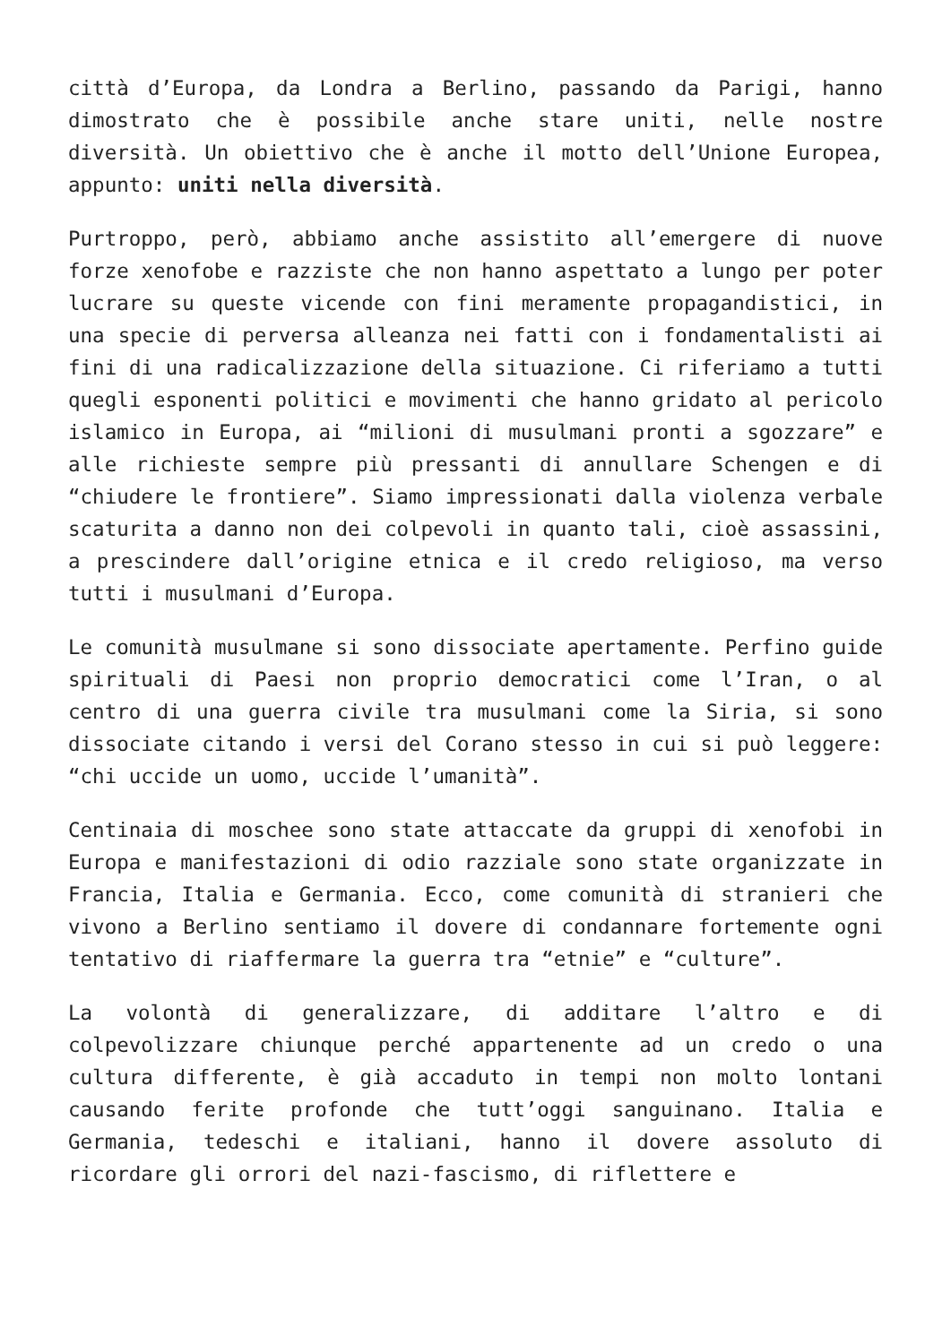città d’Europa, da Londra a Berlino, passando da Parigi, hanno dimostrato che è possibile anche stare uniti, nelle nostre diversità. Un obiettivo che è anche il motto dell’Unione Europea, appunto: uniti nella diversità.
Purtroppo, però, abbiamo anche assistito all’emergere di nuove forze xenofobe e razziste che non hanno aspettato a lungo per poter lucrare su queste vicende con fini meramente propagandistici, in una specie di perversa alleanza nei fatti con i fondamentalisti ai fini di una radicalizzazione della situazione. Ci riferiamo a tutti quegli esponenti politici e movimenti che hanno gridato al pericolo islamico in Europa, ai “milioni di musulmani pronti a sgozzare” e alle richieste sempre più pressanti di annullare Schengen e di “chiudere le frontiere”. Siamo impressionati dalla violenza verbale scaturita a danno non dei colpevoli in quanto tali, cioè assassini, a prescindere dall’origine etnica e il credo religioso, ma verso tutti i musulmani d’Europa.
Le comunità musulmane si sono dissociate apertamente. Perfino guide spirituali di Paesi non proprio democratici come l’Iran, o al centro di una guerra civile tra musulmani come la Siria, si sono dissociate citando i versi del Corano stesso in cui si può leggere: “chi uccide un uomo, uccide l’umanità”.
Centinaia di moschee sono state attaccate da gruppi di xenofobi in Europa e manifestazioni di odio razziale sono state organizzate in Francia, Italia e Germania. Ecco, come comunità di stranieri che vivono a Berlino sentiamo il dovere di condannare fortemente ogni tentativo di riaffermare la guerra tra “etnie” e “culture”.
La volontà di generalizzare, di additare l’altro e di colpevolizzare chiunque perché appartenente ad un credo o una cultura differente, è già accaduto in tempi non molto lontani causando ferite profonde che tutt’oggi sanguinano. Italia e Germania, tedeschi e italiani, hanno il dovere assoluto di ricordare gli orrori del nazi-fascismo, di riflettere e